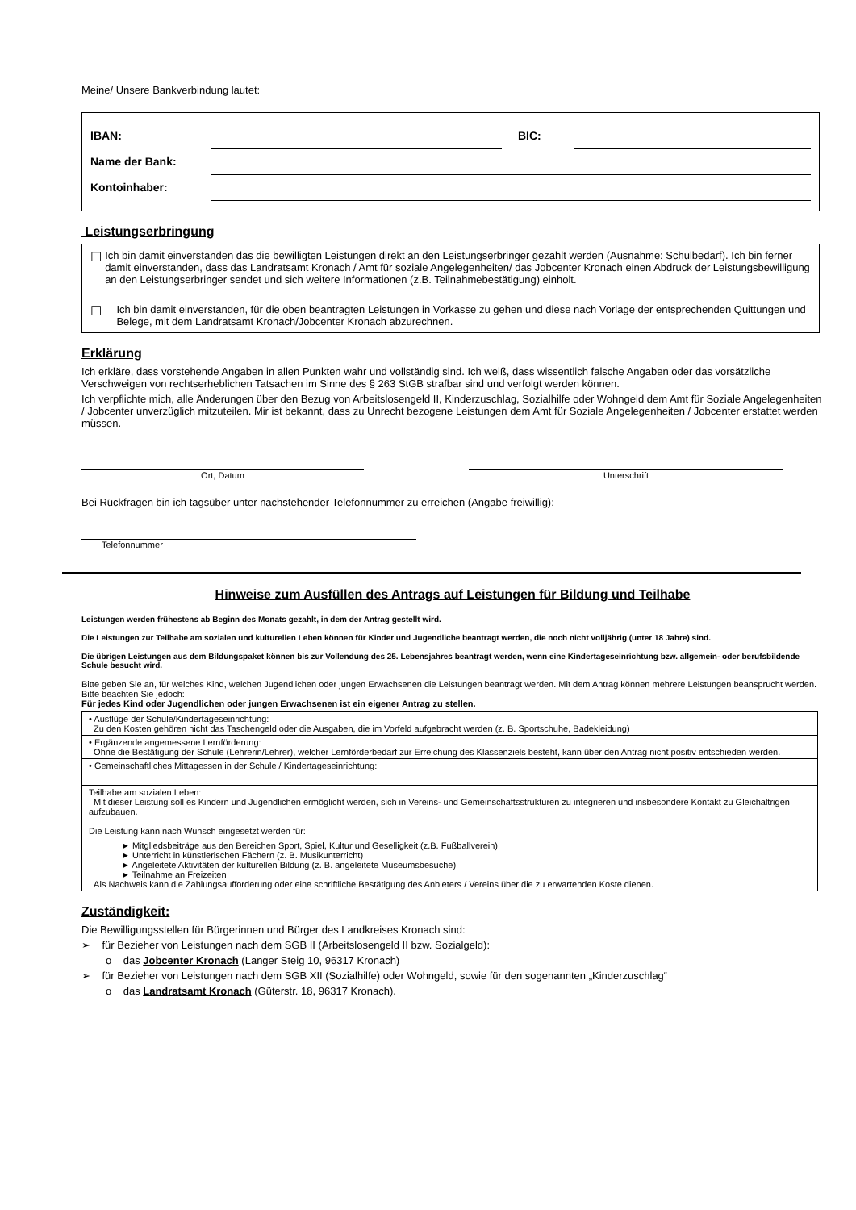Meine/ Unsere Bankverbindung lautet:
| IBAN: | | BIC: | |
| Name der Bank: | | | |
| Kontoinhaber: | | | |
Leistungserbringung
☐
Ich bin damit einverstanden das die bewilligten Leistungen direkt an den Leistungserbringer gezahlt werden (Ausnahme: Schulbedarf). Ich bin ferner damit einverstanden, dass das Landratsamt Kronach / Amt für soziale Angelegenheiten/ das Jobcenter Kronach einen Abdruck der Leistungsbewilligung an den Leistungserbringer sendet und sich weitere Informationen (z.B. Teilnahmebestätigung) einholt.
☐
Ich bin damit einverstanden, für die oben beantragten Leistungen in Vorkasse zu gehen und diese nach Vorlage der entsprechenden Quittungen und Belege, mit dem Landratsamt Kronach/Jobcenter Kronach abzurechnen.
Erklärung
Ich erkläre, dass vorstehende Angaben in allen Punkten wahr und vollständig sind. Ich weiß, dass wissentlich falsche Angaben oder das vorsätzliche Verschweigen von rechtserheblichen Tatsachen im Sinne des § 263 StGB strafbar sind und verfolgt werden können.
Ich verpflichte mich, alle Änderungen über den Bezug von Arbeitslosengeld II, Kinderzuschlag, Sozialhilfe oder Wohngeld dem Amt für Soziale Angelegenheiten / Jobcenter unverzüglich mitzuteilen. Mir ist bekannt, dass zu Unrecht bezogene Leistungen dem Amt für Soziale Angelegenheiten / Jobcenter erstattet werden müssen.
Ort, Datum Unterschrift
Bei Rückfragen bin ich tagsüber unter nachstehender Telefonnummer zu erreichen (Angabe freiwillig):
Telefonnummer
Hinweise zum Ausfüllen des Antrags auf Leistungen für Bildung und Teilhabe
Leistungen werden frühestens ab Beginn des Monats gezahlt, in dem der Antrag gestellt wird.
Die Leistungen zur Teilhabe am sozialen und kulturellen Leben können für Kinder und Jugendliche beantragt werden, die noch nicht volljährig (unter 18 Jahre) sind.
Die übrigen Leistungen aus dem Bildungspaket können bis zur Vollendung des 25. Lebensjahres beantragt werden, wenn eine Kindertageseinrichtung bzw. allgemein- oder berufsbildende Schule besucht wird.
Bitte geben Sie an, für welches Kind, welchen Jugendlichen oder jungen Erwachsenen die Leistungen beantragt werden. Mit dem Antrag können mehrere Leistungen beansprucht werden. Bitte beachten Sie jedoch:
Für jedes Kind oder Jugendlichen oder jungen Erwachsenen ist ein eigener Antrag zu stellen.
| • Ausflüge der Schule/Kindertageseinrichtung: Zu den Kosten gehören nicht das Taschengeld oder die Ausgaben, die im Vorfeld aufgebracht werden (z. B. Sportschuhe, Badekleidung) |
| • Ergänzende angemessene Lernförderung: Ohne die Bestätigung der Schule (Lehrerin/Lehrer), welcher Lernförderbedarf zur Erreichung des Klassenziels besteht, kann über den Antrag nicht positiv entschieden werden. |
| • Gemeinschaftliches Mittagessen in der Schule / Kindertageseinrichtung: |
| Teilhabe am sozialen Leben: Mit dieser Leistung soll es Kindern und Jugendlichen ermöglicht werden, sich in Vereins- und Gemeinschaftsstrukturen zu integrieren und insbesondere Kontakt zu Gleichaltrigen aufzubauen. Die Leistung kann nach Wunsch eingesetzt werden für: ► Mitgliedsbeiträge aus den Bereichen Sport, Spiel, Kultur und Geselligkeit (z.B. Fußballverein) ► Unterricht in künstlerischen Fächern (z. B. Musikunterricht) ► Angeleitete Aktivitäten der kulturellen Bildung (z. B. angeleitete Museumsbesuche) ► Teilnahme an Freizeiten Als Nachweis kann die Zahlungsaufforderung oder eine schriftliche Bestätigung des Anbieters / Vereins über die zu erwartenden Koste dienen. |
Zuständigkeit:
Die Bewilligungsstellen für Bürgerinnen und Bürger des Landkreises Kronach sind:
➢ für Bezieher von Leistungen nach dem SGB II (Arbeitslosengeld II bzw. Sozialgeld):
o das Jobcenter Kronach (Langer Steig 10, 96317 Kronach)
➢ für Bezieher von Leistungen nach dem SGB XII (Sozialhilfe) oder Wohngeld, sowie für den sogenannten „Kinderzuschlag“
o das Landratsamt Kronach (Güterstr. 18, 96317 Kronach).